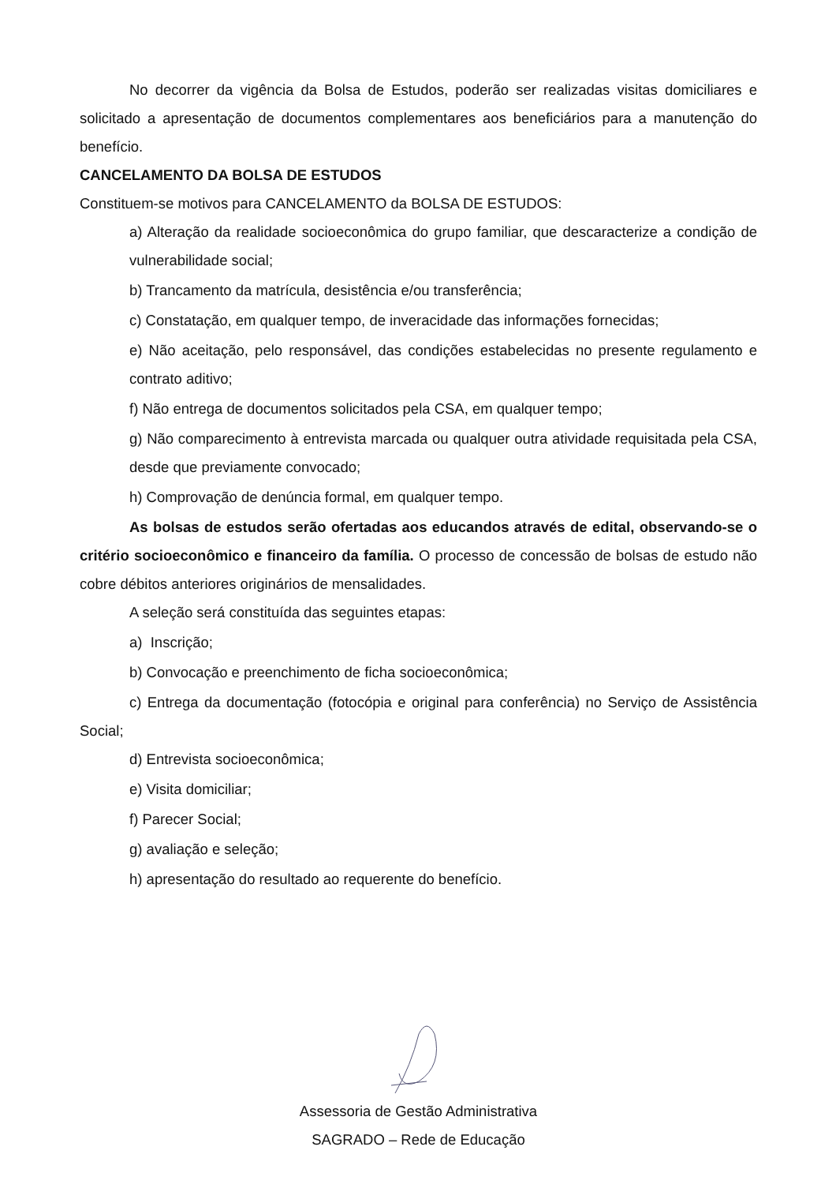No decorrer da vigência da Bolsa de Estudos, poderão ser realizadas visitas domiciliares e solicitado a apresentação de documentos complementares aos beneficiários para a manutenção do benefício.
CANCELAMENTO DA BOLSA DE ESTUDOS
Constituem-se motivos para CANCELAMENTO da BOLSA DE ESTUDOS:
a) Alteração da realidade socioeconômica do grupo familiar, que descaracterize a condição de vulnerabilidade social;
b) Trancamento da matrícula, desistência e/ou transferência;
c) Constatação, em qualquer tempo, de inveracidade das informações fornecidas;
e) Não aceitação, pelo responsável, das condições estabelecidas no presente regulamento e contrato aditivo;
f) Não entrega de documentos solicitados pela CSA, em qualquer tempo;
g) Não comparecimento à entrevista marcada ou qualquer outra atividade requisitada pela CSA, desde que previamente convocado;
h) Comprovação de denúncia formal, em qualquer tempo.
As bolsas de estudos serão ofertadas aos educandos através de edital, observando-se o critério socioeconômico e financeiro da família. O processo de concessão de bolsas de estudo não cobre débitos anteriores originários de mensalidades.
A seleção será constituída das seguintes etapas:
a) Inscrição;
b) Convocação e preenchimento de ficha socioeconômica;
c) Entrega da documentação (fotocópia e original para conferência) no Serviço de Assistência Social;
d) Entrevista socioeconômica;
e) Visita domiciliar;
f) Parecer Social;
g) avaliação e seleção;
h) apresentação do resultado ao requerente do benefício.
Assessoria de Gestão Administrativa
SAGRADO – Rede de Educação